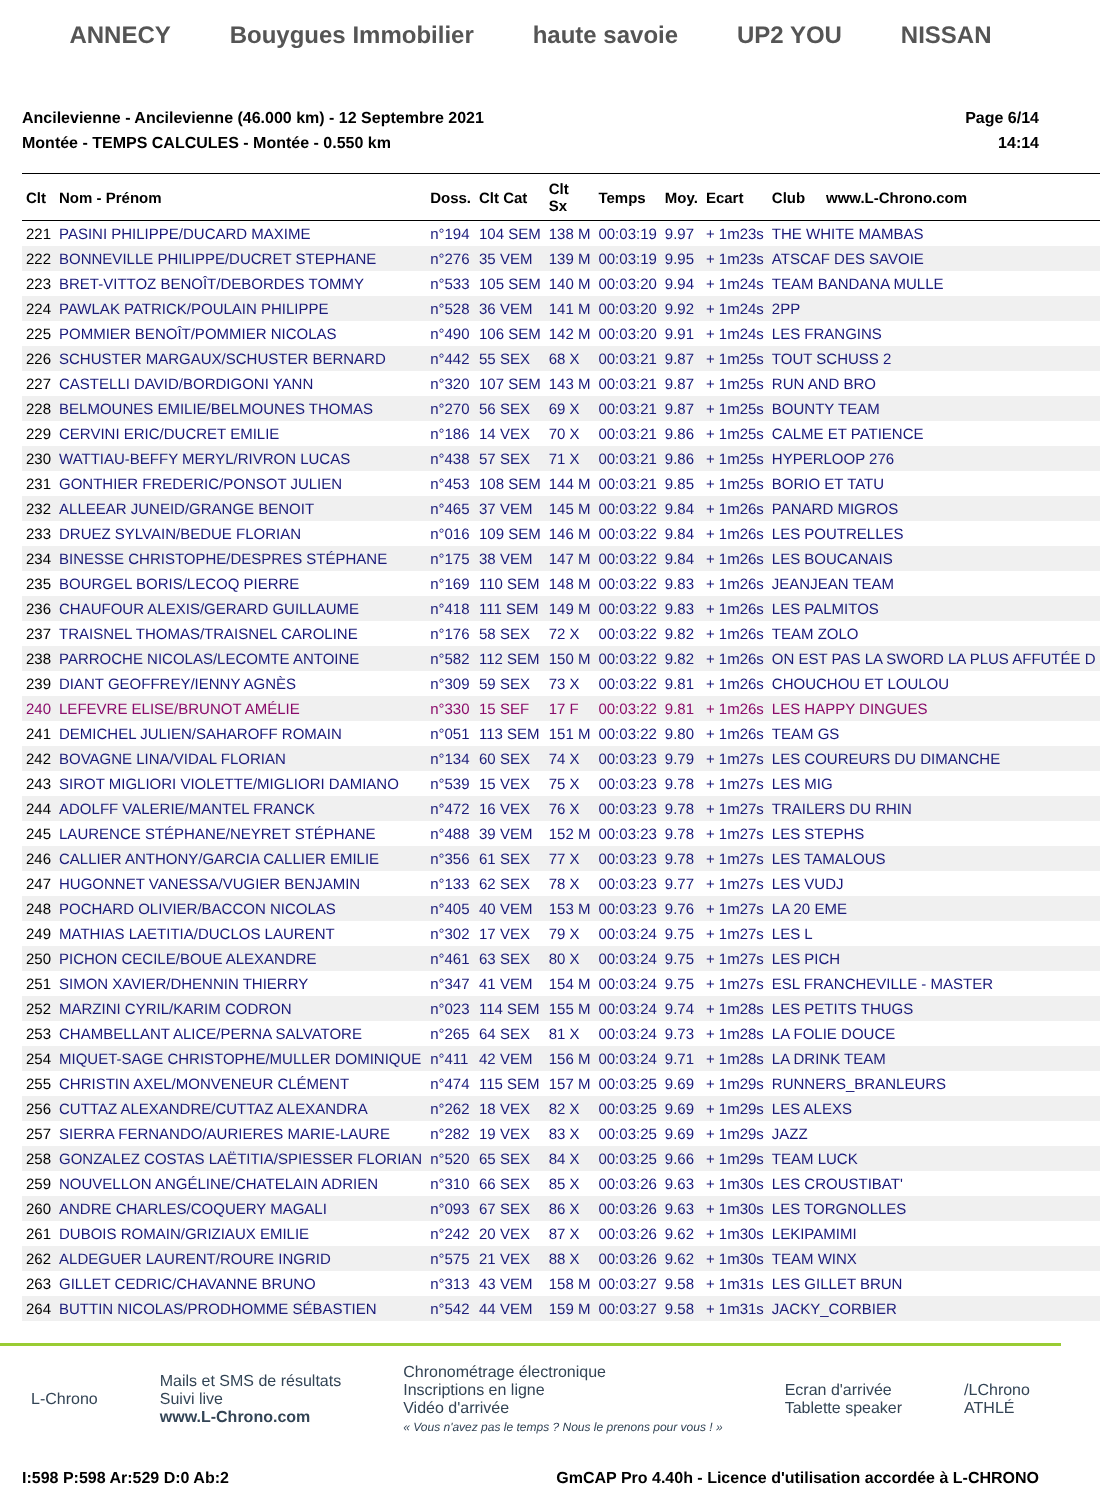ANNECY Bouygues Immobilier haute savoie UP2 YOU NISSAN
Ancilevienne - Ancilevienne (46.000 km) - 12 Septembre 2021
Montée - TEMPS CALCULES - Montée - 0.550 km
Page 6/14
14:14
| Clt | Nom - Prénom | Doss. | Clt Cat | Clt Sx | Temps | Moy. | Ecart | Club www.L-Chrono.com |
| --- | --- | --- | --- | --- | --- | --- | --- | --- |
| 221 | PASINI PHILIPPE/DUCARD MAXIME | n°194 | 104 SEM | 138 M | 00:03:19 | 9.97 | + 1m23s | THE WHITE MAMBAS |
| 222 | BONNEVILLE PHILIPPE/DUCRET STEPHANE | n°276 | 35 VEM | 139 M | 00:03:19 | 9.95 | + 1m23s | ATSCAF DES SAVOIE |
| 223 | BRET-VITTOZ BENOÎT/DEBORDES TOMMY | n°533 | 105 SEM | 140 M | 00:03:20 | 9.94 | + 1m24s | TEAM BANDANA MULLE |
| 224 | PAWLAK PATRICK/POULAIN PHILIPPE | n°528 | 36 VEM | 141 M | 00:03:20 | 9.92 | + 1m24s | 2PP |
| 225 | POMMIER BENOÎT/POMMIER NICOLAS | n°490 | 106 SEM | 142 M | 00:03:20 | 9.91 | + 1m24s | LES FRANGINS |
| 226 | SCHUSTER MARGAUX/SCHUSTER BERNARD | n°442 | 55 SEX | 68 X | 00:03:21 | 9.87 | + 1m25s | TOUT SCHUSS 2 |
| 227 | CASTELLI DAVID/BORDIGONI YANN | n°320 | 107 SEM | 143 M | 00:03:21 | 9.87 | + 1m25s | RUN AND BRO |
| 228 | BELMOUNES EMILIE/BELMOUNES THOMAS | n°270 | 56 SEX | 69 X | 00:03:21 | 9.87 | + 1m25s | BOUNTY TEAM |
| 229 | CERVINI ERIC/DUCRET EMILIE | n°186 | 14 VEX | 70 X | 00:03:21 | 9.86 | + 1m25s | CALME ET PATIENCE |
| 230 | WATTIAU-BEFFY MERYL/RIVRON LUCAS | n°438 | 57 SEX | 71 X | 00:03:21 | 9.86 | + 1m25s | HYPERLOOP 276 |
| 231 | GONTHIER FREDERIC/PONSOT JULIEN | n°453 | 108 SEM | 144 M | 00:03:21 | 9.85 | + 1m25s | BORIO ET TATU |
| 232 | ALLEEAR JUNEID/GRANGE BENOIT | n°465 | 37 VEM | 145 M | 00:03:22 | 9.84 | + 1m26s | PANARD MIGROS |
| 233 | DRUEZ SYLVAIN/BEDUE FLORIAN | n°016 | 109 SEM | 146 M | 00:03:22 | 9.84 | + 1m26s | LES POUTRELLES |
| 234 | BINESSE CHRISTOPHE/DESPRES STÉPHANE | n°175 | 38 VEM | 147 M | 00:03:22 | 9.84 | + 1m26s | LES BOUCANAIS |
| 235 | BOURGEL BORIS/LECOQ PIERRE | n°169 | 110 SEM | 148 M | 00:03:22 | 9.83 | + 1m26s | JEANJEAN TEAM |
| 236 | CHAUFOUR ALEXIS/GERARD GUILLAUME | n°418 | 111 SEM | 149 M | 00:03:22 | 9.83 | + 1m26s | LES PALMITOS |
| 237 | TRAISNEL THOMAS/TRAISNEL CAROLINE | n°176 | 58 SEX | 72 X | 00:03:22 | 9.82 | + 1m26s | TEAM ZOLO |
| 238 | PARROCHE NICOLAS/LECOMTE ANTOINE | n°582 | 112 SEM | 150 M | 00:03:22 | 9.82 | + 1m26s | ON EST PAS LA SWORD LA PLUS AFFUTÉE D |
| 239 | DIANT GEOFFREY/IENNY AGNÈS | n°309 | 59 SEX | 73 X | 00:03:22 | 9.81 | + 1m26s | CHOUCHOU ET LOULOU |
| 240 | LEFEVRE ELISE/BRUNOT AMÉLIE | n°330 | 15 SEF | 17 F | 00:03:22 | 9.81 | + 1m26s | LES HAPPY DINGUES |
| 241 | DEMICHEL JULIEN/SAHAROFF ROMAIN | n°051 | 113 SEM | 151 M | 00:03:22 | 9.80 | + 1m26s | TEAM GS |
| 242 | BOVAGNE LINA/VIDAL FLORIAN | n°134 | 60 SEX | 74 X | 00:03:23 | 9.79 | + 1m27s | LES COUREURS DU DIMANCHE |
| 243 | SIROT MIGLIORI VIOLETTE/MIGLIORI DAMIANO | n°539 | 15 VEX | 75 X | 00:03:23 | 9.78 | + 1m27s | LES MIG |
| 244 | ADOLFF VALERIE/MANTEL FRANCK | n°472 | 16 VEX | 76 X | 00:03:23 | 9.78 | + 1m27s | TRAILERS DU RHIN |
| 245 | LAURENCE STÉPHANE/NEYRET STÉPHANE | n°488 | 39 VEM | 152 M | 00:03:23 | 9.78 | + 1m27s | LES STEPHS |
| 246 | CALLIER ANTHONY/GARCIA CALLIER EMILIE | n°356 | 61 SEX | 77 X | 00:03:23 | 9.78 | + 1m27s | LES TAMALOUS |
| 247 | HUGONNET VANESSA/VUGIER BENJAMIN | n°133 | 62 SEX | 78 X | 00:03:23 | 9.77 | + 1m27s | LES VUDJ |
| 248 | POCHARD OLIVIER/BACCON NICOLAS | n°405 | 40 VEM | 153 M | 00:03:23 | 9.76 | + 1m27s | LA 20 EME |
| 249 | MATHIAS LAETITIA/DUCLOS LAURENT | n°302 | 17 VEX | 79 X | 00:03:24 | 9.75 | + 1m27s | LES L |
| 250 | PICHON CECILE/BOUE ALEXANDRE | n°461 | 63 SEX | 80 X | 00:03:24 | 9.75 | + 1m27s | LES PICH |
| 251 | SIMON XAVIER/DHENNIN THIERRY | n°347 | 41 VEM | 154 M | 00:03:24 | 9.75 | + 1m27s | ESL FRANCHEVILLE - MASTER |
| 252 | MARZINI CYRIL/KARIM CODRON | n°023 | 114 SEM | 155 M | 00:03:24 | 9.74 | + 1m28s | LES PETITS THUGS |
| 253 | CHAMBELLANT ALICE/PERNA SALVATORE | n°265 | 64 SEX | 81 X | 00:03:24 | 9.73 | + 1m28s | LA FOLIE DOUCE |
| 254 | MIQUET-SAGE CHRISTOPHE/MULLER DOMINIQUE | n°411 | 42 VEM | 156 M | 00:03:24 | 9.71 | + 1m28s | LA DRINK TEAM |
| 255 | CHRISTIN AXEL/MONVENEUR CLÉMENT | n°474 | 115 SEM | 157 M | 00:03:25 | 9.69 | + 1m29s | RUNNERS_BRANLEURS |
| 256 | CUTTAZ ALEXANDRE/CUTTAZ ALEXANDRA | n°262 | 18 VEX | 82 X | 00:03:25 | 9.69 | + 1m29s | LES ALEXS |
| 257 | SIERRA FERNANDO/AURIERES MARIE-LAURE | n°282 | 19 VEX | 83 X | 00:03:25 | 9.69 | + 1m29s | JAZZ |
| 258 | GONZALEZ COSTAS LAËTITIA/SPIESSER FLORIAN | n°520 | 65 SEX | 84 X | 00:03:25 | 9.66 | + 1m29s | TEAM LUCK |
| 259 | NOUVELLON ANGÉLINE/CHATELAIN ADRIEN | n°310 | 66 SEX | 85 X | 00:03:26 | 9.63 | + 1m30s | LES CROUSTIBAT' |
| 260 | ANDRE CHARLES/COQUERY MAGALI | n°093 | 67 SEX | 86 X | 00:03:26 | 9.63 | + 1m30s | LES TORGNOLLES |
| 261 | DUBOIS ROMAIN/GRIZIAUX EMILIE | n°242 | 20 VEX | 87 X | 00:03:26 | 9.62 | + 1m30s | LEKIPAMIMI |
| 262 | ALDEGUER LAURENT/ROURE INGRID | n°575 | 21 VEX | 88 X | 00:03:26 | 9.62 | + 1m30s | TEAM WINX |
| 263 | GILLET CEDRIC/CHAVANNE BRUNO | n°313 | 43 VEM | 158 M | 00:03:27 | 9.58 | + 1m31s | LES GILLET BRUN |
| 264 | BUTTIN NICOLAS/PRODHOMME SÉBASTIEN | n°542 | 44 VEM | 159 M | 00:03:27 | 9.58 | + 1m31s | JACKY_CORBIER |
L-Chrono
Mails et SMS de résultats
Suivi live
www.L-Chrono.com
Chronométrage électronique
Inscriptions en ligne
Vidéo d'arrivée
« Vous n'avez pas le temps ? Nous le prenons pour vous ! »
Ecran d'arrivée
Tablette speaker
/LChrono
ATHLÉ
I:598 P:598 Ar:529 D:0 Ab:2 GmCAP Pro 4.40h - Licence d'utilisation accordée à L-CHRONO